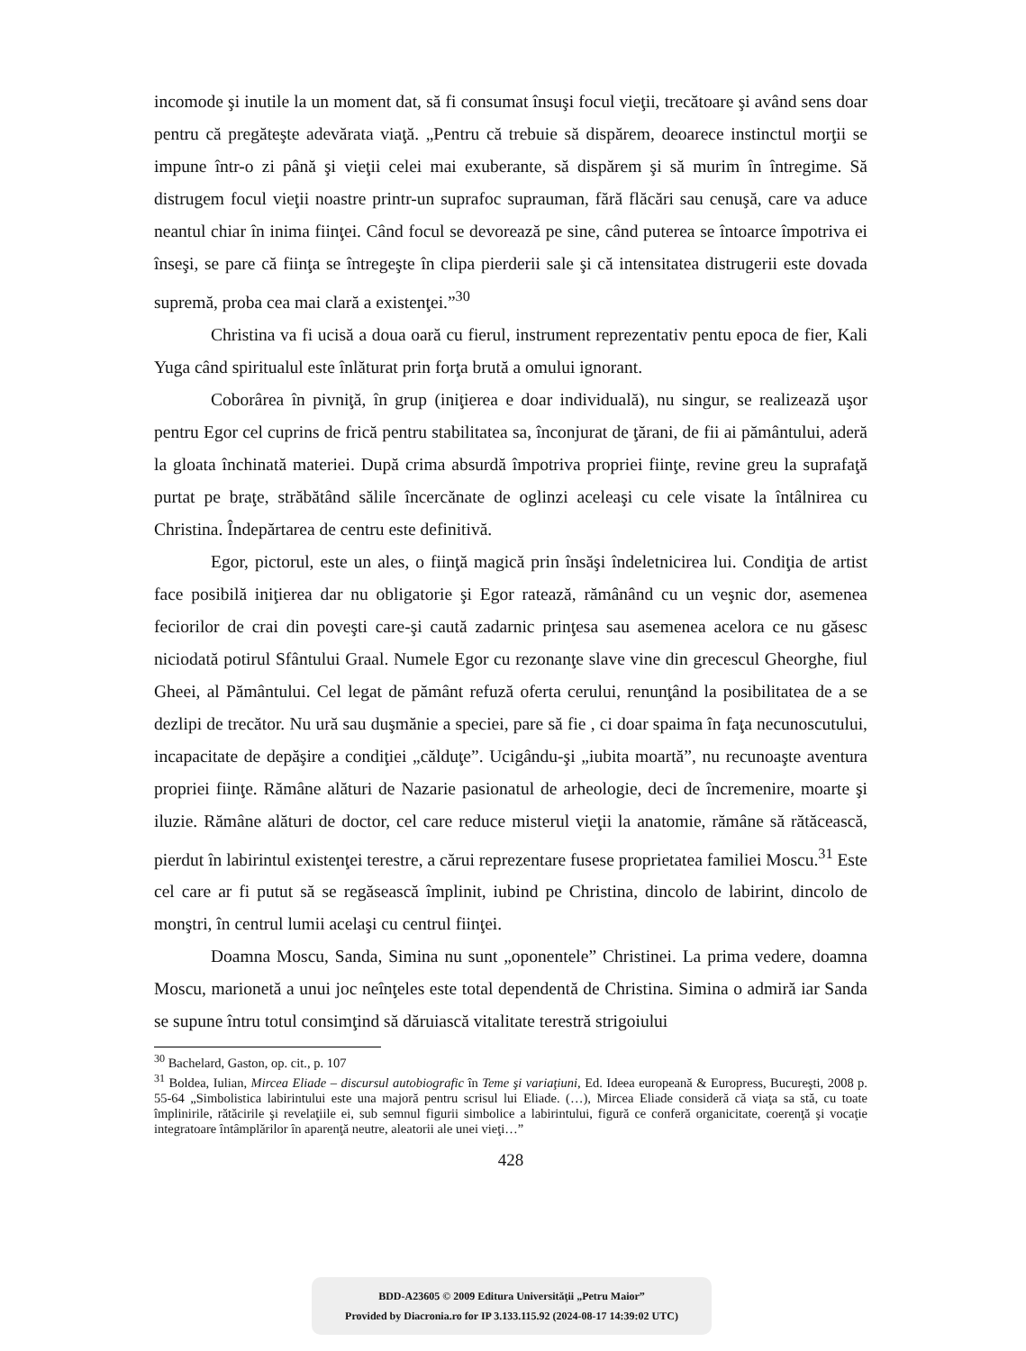incomode şi inutile la un moment dat, să fi consumat însuşi focul vieţii, trecătoare şi având sens doar pentru că pregăteşte adevărata viaţă. „Pentru că trebuie să dispărem, deoarece instinctul morţii se impune într-o zi până şi vieţii celei mai exuberante, să dispărem şi să murim în întregime. Să distrugem focul vieţii noastre printr-un suprafoc suprauman, fără flăcări sau cenuşă, care va aduce neantul chiar în inima fiinţei. Când focul se devorează pe sine, când puterea se întoarce împotriva ei înseşi, se pare că fiinţa se întregeşte în clipa pierderii sale şi că intensitatea distrugerii este dovada supremă, proba cea mai clară a existenţei.”<sup>30</sup>
Christina va fi ucisă a doua oară cu fierul, instrument reprezentativ pentu epoca de fier, Kali Yuga când spiritualul este înlăturat prin forţa brută a omului ignorant.
Coborârea în pivniţă, în grup (iniţierea e doar individuală), nu singur, se realizează uşor pentru Egor cel cuprins de frică pentru stabilitatea sa, înconjurat de ţărani, de fii ai pământului, aderă la gloata închinată materiei. După crima absurdă împotriva propriei fiinţe, revine greu la suprafaţă purtat pe braţe, străbătând sălile încercănate de oglinzi aceleaşi cu cele visate la întâlnirea cu Christina. Îndepărtarea de centru este definitivă.
Egor, pictorul, este un ales, o fiinţă magică prin însăşi îndeletnicirea lui. Condiţia de artist face posibilă iniţierea dar nu obligatorie şi Egor ratează, rămânând cu un veşnic dor, asemenea feciorilor de crai din poveşti care-şi caută zadarnic prinţesa sau asemenea acelora ce nu găsesc niciodată potirul Sfântului Graal. Numele Egor cu rezonanţe slave vine din grecescul Gheorghe, fiul Gheei, al Pământului. Cel legat de pământ refuză oferta cerului, renunţând la posibilitatea de a se dezlipi de trecător. Nu ură sau duşmănie a speciei, pare să fie , ci doar spaima în faţa necunoscutului, incapacitate de depăşire a condiţiei „călduţe”. Ucigându-şi „iubita moartă”, nu recunoaşte aventura propriei fiinţe. Rămâne alături de Nazarie pasionatul de arheologie, deci de încremenire, moarte şi iluzie. Rămâne alături de doctor, cel care reduce misterul vieţii la anatomie, rămâne să rătăcească, pierdut în labirintul existenţei terestre, a cărui reprezentare fusese proprietatea familiei Moscu.<sup>31</sup> Este cel care ar fi putut să se regăsească împlinit, iubind pe Christina, dincolo de labirint, dincolo de monştri, în centrul lumii acelaşi cu centrul fiinţei.
Doamna Moscu, Sanda, Simina nu sunt „oponentele” Christinei. La prima vedere, doamna Moscu, marionetă a unui joc neînţeles este total dependentă de Christina. Simina o admiră iar Sanda se supune întru totul consimţind să dăruiască vitalitate terestră strigoiului
<sup>30</sup> Bachelard, Gaston, op. cit., p. 107
<sup>31</sup> Boldea, Iulian, Mircea Eliade – discursul autobiografic în Teme şi variaţiuni, Ed. Ideea europeană & Europress, Bucureşti, 2008 p. 55-64 „Simbolistica labirintului este una majoră pentru scrisul lui Eliade. (…), Mircea Eliade consideră că viaţa sa stă, cu toate împlinirile, rătăcirile şi revelaţiile ei, sub semnul figurii simbolice a labirintului, figură ce conferă organicitate, coerenţă şi vocaţie integratoare întâmplărilor în aparenţă neutre, aleatorii ale unei vieţi…”
428
BDD-A23605 © 2009 Editura Universităţii „Petru Maior”
Provided by Diacronia.ro for IP 3.133.115.92 (2024-08-17 14:39:02 UTC)